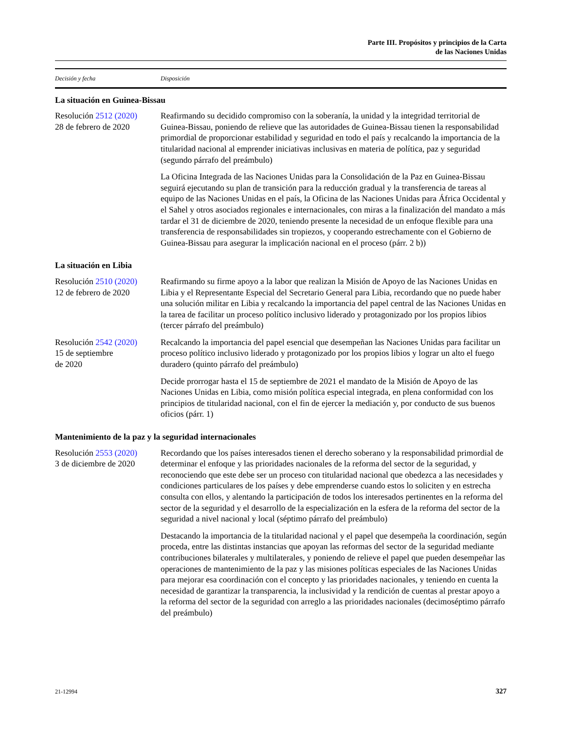Parte III. Propósitos y principios de la Carta
de las Naciones Unidas
| Decisión y fecha | Disposición |
| --- | --- |
| La situación en Guinea-Bissau | |
| Resolución 2512 (2020) 28 de febrero de 2020 | Reafirmando su decidido compromiso con la soberanía, la unidad y la integridad territorial de Guinea-Bissau, poniendo de relieve que las autoridades de Guinea-Bissau tienen la responsabilidad primordial de proporcionar estabilidad y seguridad en todo el país y recalcando la importancia de la titularidad nacional al emprender iniciativas inclusivas en materia de política, paz y seguridad (segundo párrafo del preámbulo) |
| | La Oficina Integrada de las Naciones Unidas para la Consolidación de la Paz en Guinea-Bissau seguirá ejecutando su plan de transición para la reducción gradual y la transferencia de tareas al equipo de las Naciones Unidas en el país, la Oficina de las Naciones Unidas para África Occidental y el Sahel y otros asociados regionales e internacionales, con miras a la finalización del mandato a más tardar el 31 de diciembre de 2020, teniendo presente la necesidad de un enfoque flexible para una transferencia de responsabilidades sin tropiezos, y cooperando estrechamente con el Gobierno de Guinea-Bissau para asegurar la implicación nacional en el proceso (párr. 2 b)) |
| La situación en Libia | |
| Resolución 2510 (2020) 12 de febrero de 2020 | Reafirmando su firme apoyo a la labor que realizan la Misión de Apoyo de las Naciones Unidas en Libia y el Representante Especial del Secretario General para Libia, recordando que no puede haber una solución militar en Libia y recalcando la importancia del papel central de las Naciones Unidas en la tarea de facilitar un proceso político inclusivo liderado y protagonizado por los propios libios (tercer párrafo del preámbulo) |
| Resolución 2542 (2020) 15 de septiembre de 2020 | Recalcando la importancia del papel esencial que desempeñan las Naciones Unidas para facilitar un proceso político inclusivo liderado y protagonizado por los propios libios y lograr un alto el fuego duradero (quinto párrafo del preámbulo) |
| | Decide prorrogar hasta el 15 de septiembre de 2021 el mandato de la Misión de Apoyo de las Naciones Unidas en Libia, como misión política especial integrada, en plena conformidad con los principios de titularidad nacional, con el fin de ejercer la mediación y, por conducto de sus buenos oficios (párr. 1) |
| Mantenimiento de la paz y la seguridad internacionales | |
| Resolución 2553 (2020) 3 de diciembre de 2020 | Recordando que los países interesados tienen el derecho soberano y la responsabilidad primordial de determinar el enfoque y las prioridades nacionales de la reforma del sector de la seguridad, y reconociendo que este debe ser un proceso con titularidad nacional que obedezca a las necesidades y condiciones particulares de los países y debe emprenderse cuando estos lo soliciten y en estrecha consulta con ellos, y alentando la participación de todos los interesados pertinentes en la reforma del sector de la seguridad y el desarrollo de la especialización en la esfera de la reforma del sector de la seguridad a nivel nacional y local (séptimo párrafo del preámbulo) |
| | Destacando la importancia de la titularidad nacional y el papel que desempeña la coordinación, según proceda, entre las distintas instancias que apoyan las reformas del sector de la seguridad mediante contribuciones bilaterales y multilaterales, y poniendo de relieve el papel que pueden desempeñar las operaciones de mantenimiento de la paz y las misiones políticas especiales de las Naciones Unidas para mejorar esa coordinación con el concepto y las prioridades nacionales, y teniendo en cuenta la necesidad de garantizar la transparencia, la inclusividad y la rendición de cuentas al prestar apoyo a la reforma del sector de la seguridad con arreglo a las prioridades nacionales (decimoséptimo párrafo del preámbulo) |
21-12994 327